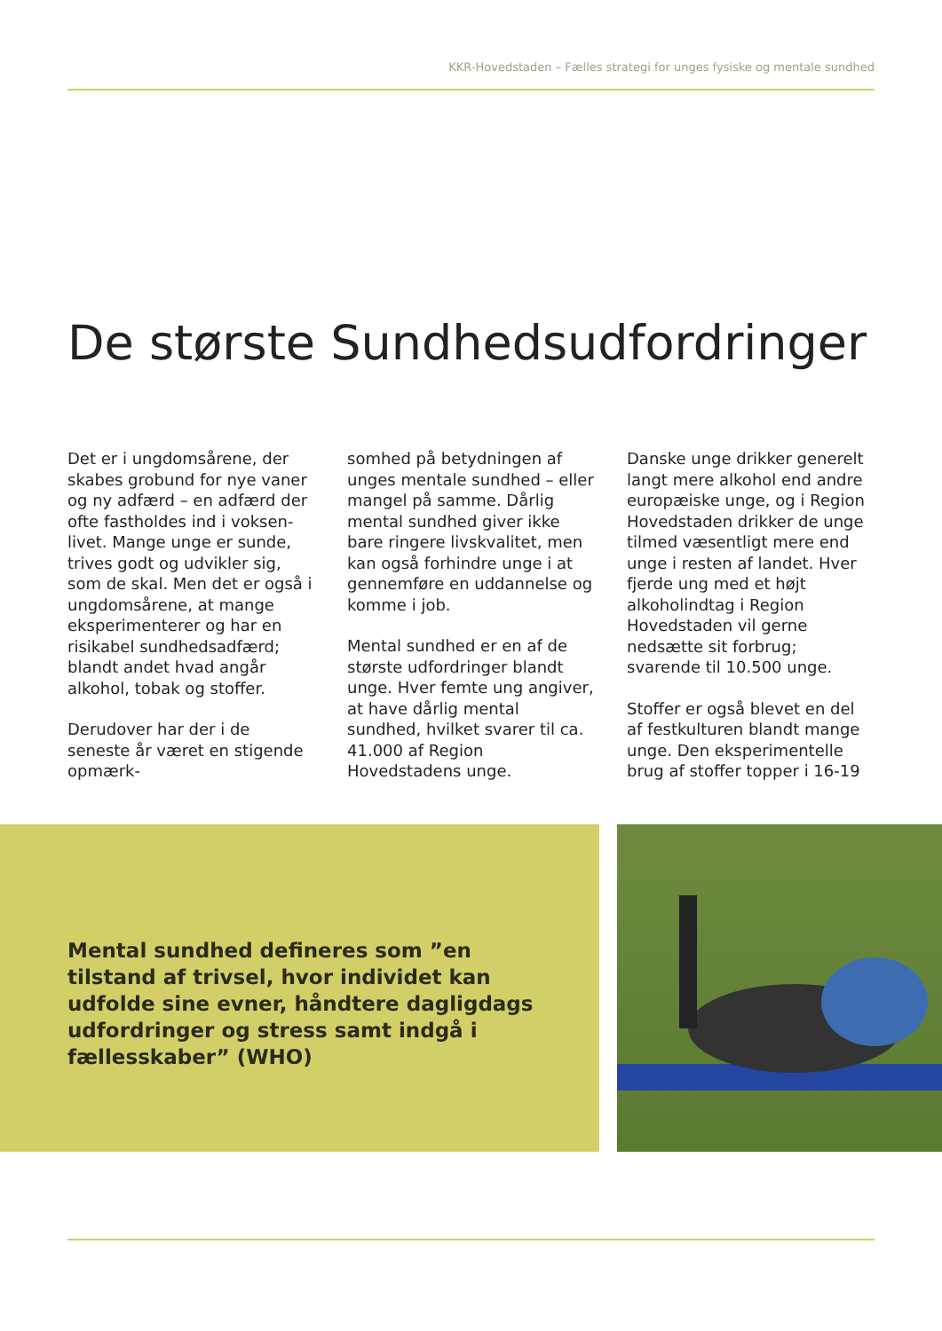KKR-Hovedstaden – Fælles strategi for unges fysiske og mentale sundhed
De største Sundhedsudfordringer
Det er i ungdomsårene, der skabes grobund for nye vaner og ny adfærd – en adfærd der ofte fastholdes ind i voksen­livet. Mange unge er sunde, trives godt og udvikler sig, som de skal. Men det er også i ung­domsårene, at mange eksperi­menterer og har en risikabel sundhedsadfærd; blandt andet hvad angår alkohol, tobak og stoffer.
Derudover har der i de seneste år været en stigende opmærk-
somhed på betydningen af unges mentale sundhed – eller mangel på samme. Dårlig men­tal sundhed giver ikke bare ring­ere livskvalitet, men kan også forhindre unge i at gennemføre en uddannelse og komme i job.
Mental sundhed er en af de største udfordringer blandt unge. Hver femte ung angiver, at have dårlig mental sundhed, hvilket svarer til ca. 41.000 af Region Hovedstadens unge.
Danske unge drikker generelt langt mere alkohol end andre europæiske unge, og i Region Hovedstaden drikker de unge til­med væsentligt mere end unge i resten af landet. Hver fjerde ung med et højt alkoholindtag i Region Hovedstaden vil gerne nedsætte sit forbrug; svarende til 10.500 unge.
Stoffer er også blevet en del af festkulturen blandt mange unge. Den eksperimentelle brug af stoffer topper i 16-19
Mental sundhed defineres som ”en tilstand af trivsel, hvor individet kan udfolde sine evner, håndtere dagligdags udfordringer og stress samt indgå i fællesskaber” (WHO)